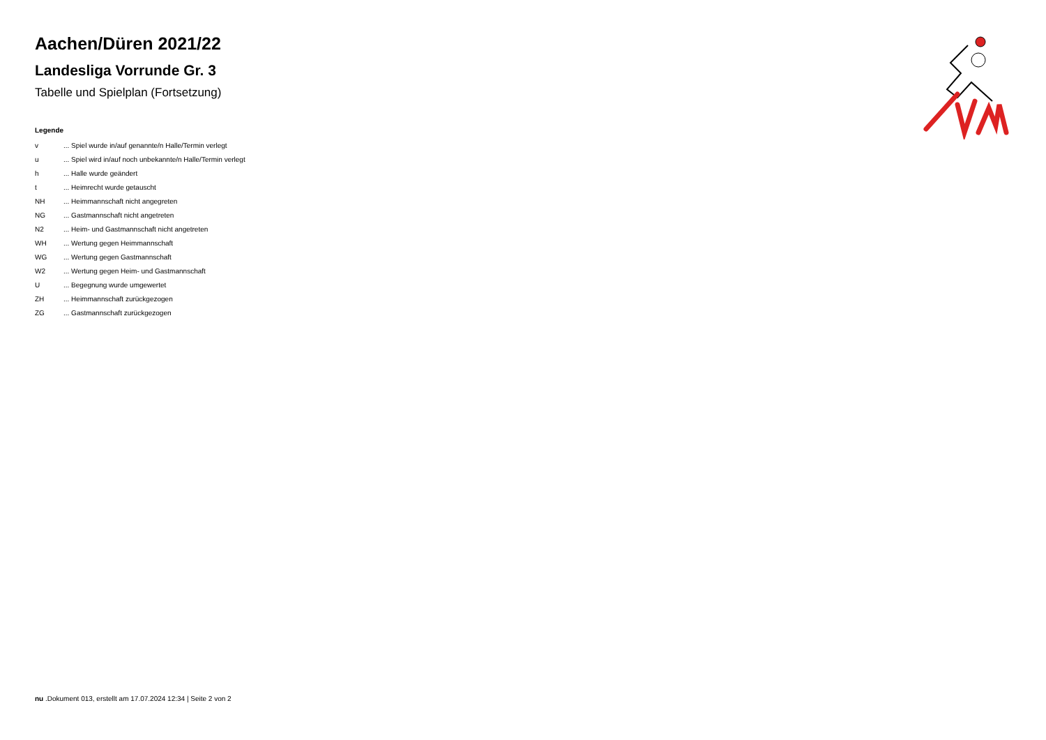Aachen/Düren 2021/22
Landesliga Vorrunde Gr. 3
Tabelle und Spielplan (Fortsetzung)
Legende
| v | ... Spiel wurde in/auf genannte/n Halle/Termin verlegt |
| u | ... Spiel wird in/auf noch unbekannte/n Halle/Termin verlegt |
| h | ... Halle wurde geändert |
| t | ... Heimrecht wurde getauscht |
| NH | ... Heimmannschaft nicht angegreten |
| NG | ... Gastmannschaft nicht angetreten |
| N2 | ... Heim- und Gastmannschaft nicht angetreten |
| WH | ... Wertung gegen Heimmannschaft |
| WG | ... Wertung gegen Gastmannschaft |
| W2 | ... Wertung gegen Heim- und Gastmannschaft |
| U | ... Begegnung wurde umgewertet |
| ZH | ... Heimmannschaft zurückgezogen |
| ZG | ... Gastmannschaft zurückgezogen |
nu .Dokument 013, erstellt am 17.07.2024 12:34 | Seite 2 von 2